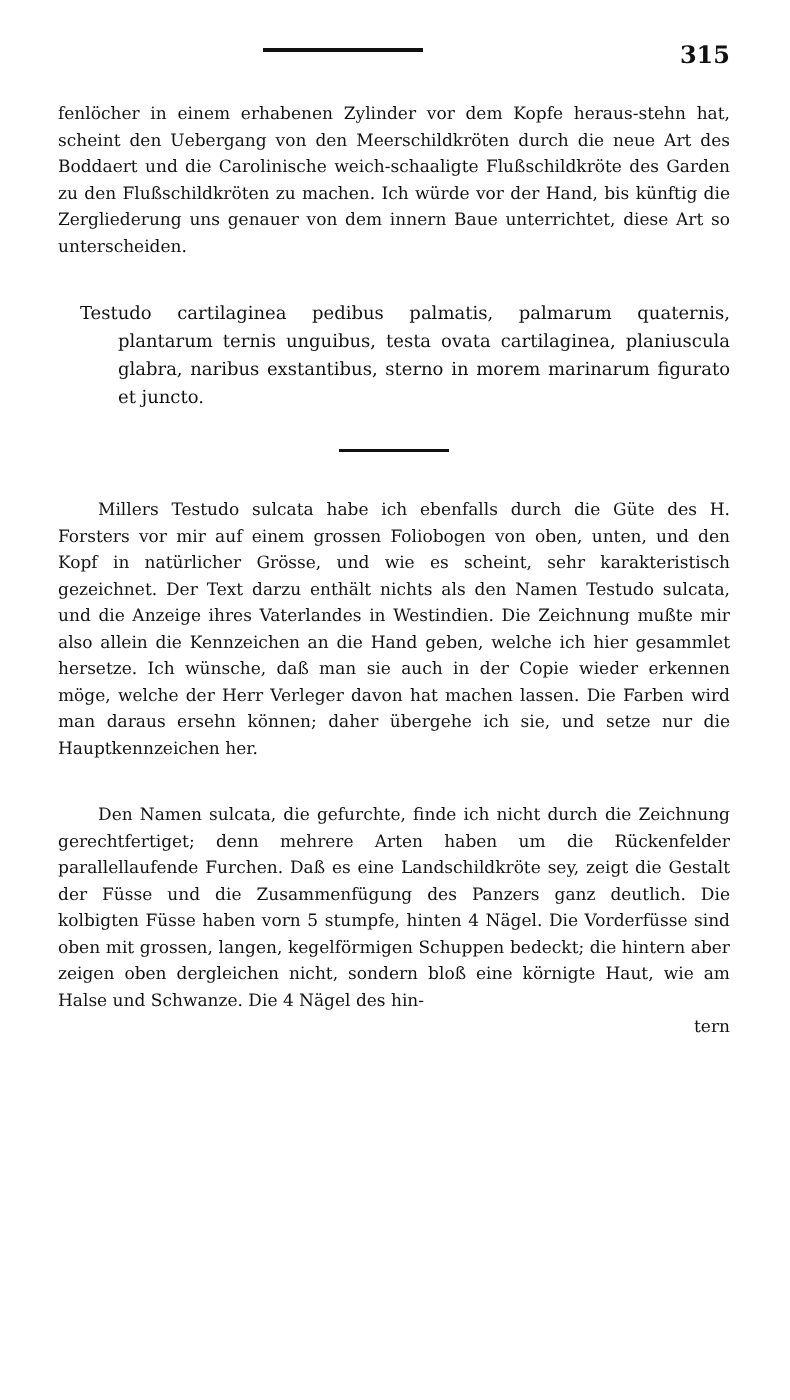315
fenlöcher in einem erhabenen Zylinder vor dem Kopfe heraus-stehn hat, scheint den Uebergang von den Meerschildkröten durch die neue Art des Boddaert und die Carolinische weich-schaaligte Flußschildkröte des Garden zu den Flußschildkröten zu machen. Ich würde vor der Hand, bis künftig die Zergliederung uns genauer von dem innern Baue unterrichtet, diese Art so unterscheiden.
Testudo cartilaginea pedibus palmatis, palmarum quaternis, plantarum ternis unguibus, testa ovata cartilaginea, planiuscula glabra, naribus exstantibus, sterno in morem marinarum figurato et juncto.
Millers Testudo sulcata habe ich ebenfalls durch die Güte des H. Forsters vor mir auf einem grossen Foliobogen von oben, unten, und den Kopf in natürlicher Grösse, und wie es scheint, sehr karakteristisch gezeichnet. Der Text darzu enthält nichts als den Namen Testudo sulcata, und die Anzeige ihres Vaterlandes in Westindien. Die Zeichnung mußte mir also allein die Kennzeichen an die Hand geben, welche ich hier gesammlet hersetze. Ich wünsche, daß man sie auch in der Copie wieder erkennen möge, welche der Herr Verleger davon hat machen lassen. Die Farben wird man daraus ersehn können; daher übergehe ich sie, und setze nur die Hauptkennzeichen her.
Den Namen sulcata, die gefurchte, finde ich nicht durch die Zeichnung gerechtfertiget; denn mehrere Arten haben um die Rückenfelder parallellaufende Furchen. Daß es eine Landschildkröte sey, zeigt die Gestalt der Füsse und die Zusammenfügung des Panzers ganz deutlich. Die kolbigten Füsse haben vorn 5 stumpfe, hinten 4 Nägel. Die Vorderfüsse sind oben mit grossen, langen, kegelförmigen Schuppen bedeckt; die hintern aber zeigen oben dergleichen nicht, sondern bloß eine körnigte Haut, wie am Halse und Schwanze. Die 4 Nägel des hin-
tern